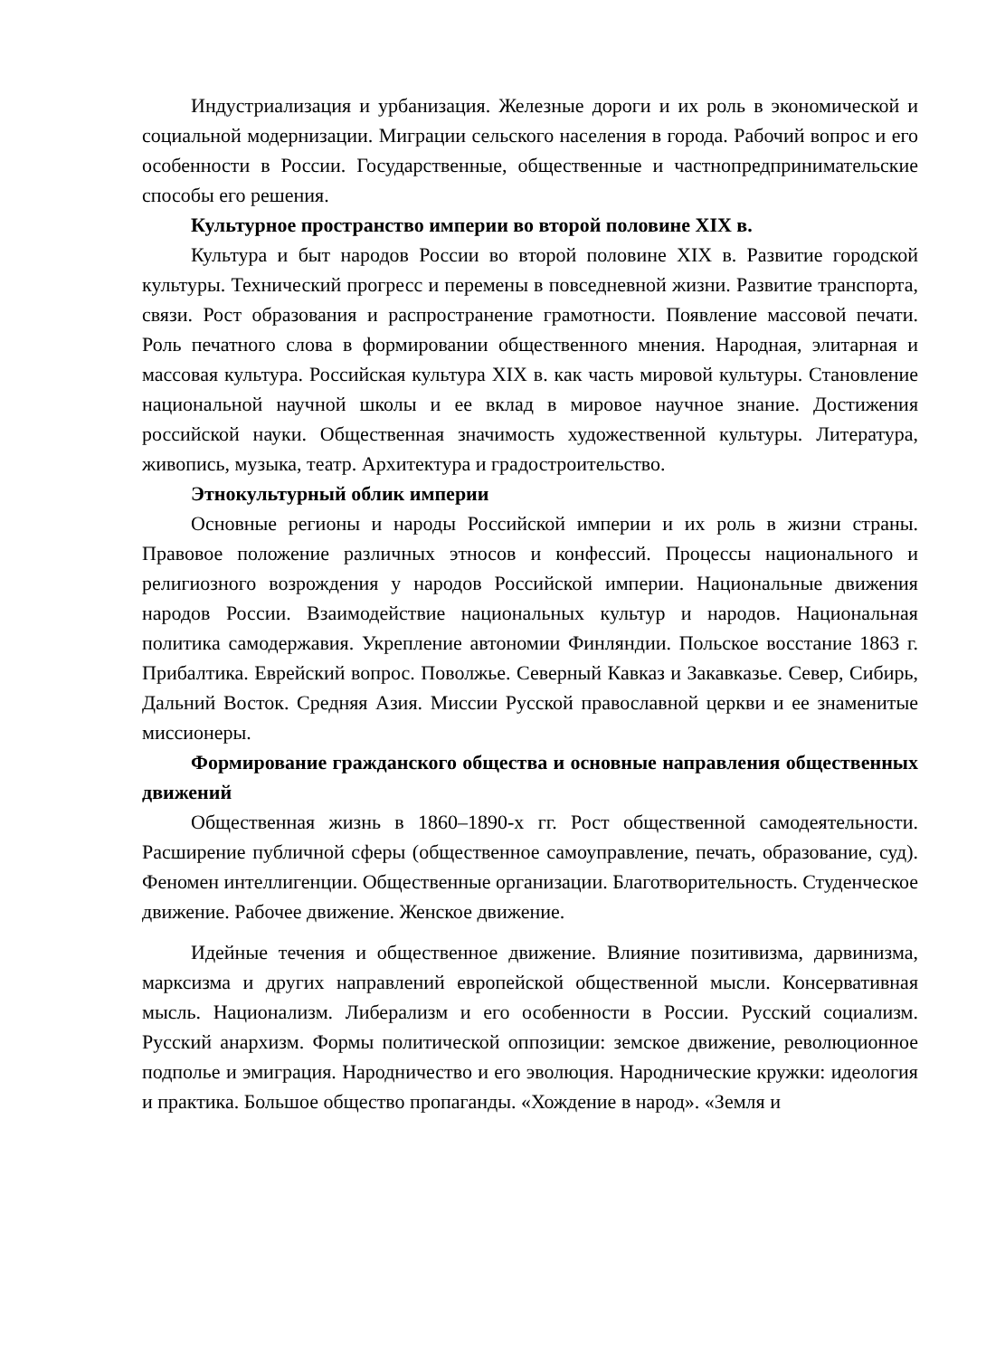Индустриализация и урбанизация. Железные дороги и их роль в экономической и социальной модернизации. Миграции сельского населения в города. Рабочий вопрос и его особенности в России. Государственные, общественные и частнопредпринимательские способы его решения.
Культурное пространство империи во второй половине XIX в.
Культура и быт народов России во второй половине XIX в. Развитие городской культуры. Технический прогресс и перемены в повседневной жизни. Развитие транспорта, связи. Рост образования и распространение грамотности. Появление массовой печати. Роль печатного слова в формировании общественного мнения. Народная, элитарная и массовая культура. Российская культура XIX в. как часть мировой культуры. Становление национальной научной школы и ее вклад в мировое научное знание. Достижения российской науки. Общественная значимость художественной культуры. Литература, живопись, музыка, театр. Архитектура и градостроительство.
Этнокультурный облик империи
Основные регионы и народы Российской империи и их роль в жизни страны. Правовое положение различных этносов и конфессий. Процессы национального и религиозного возрождения у народов Российской империи. Национальные движения народов России. Взаимодействие национальных культур и народов. Национальная политика самодержавия. Укрепление автономии Финляндии. Польское восстание 1863 г. Прибалтика. Еврейский вопрос. Поволжье. Северный Кавказ и Закавказье. Север, Сибирь, Дальний Восток. Средняя Азия. Миссии Русской православной церкви и ее знаменитые миссионеры.
Формирование гражданского общества и основные направления общественных движений
Общественная жизнь в 1860–1890-х гг. Рост общественной самодеятельности. Расширение публичной сферы (общественное самоуправление, печать, образование, суд). Феномен интеллигенции. Общественные организации. Благотворительность. Студенческое движение. Рабочее движение. Женское движение.
Идейные течения и общественное движение. Влияние позитивизма, дарвинизма, марксизма и других направлений европейской общественной мысли. Консервативная мысль. Национализм. Либерализм и его особенности в России. Русский социализм. Русский анархизм. Формы политической оппозиции: земское движение, революционное подполье и эмиграция. Народничество и его эволюция. Народнические кружки: идеология и практика. Большое общество пропаганды. «Хождение в народ». «Земля и